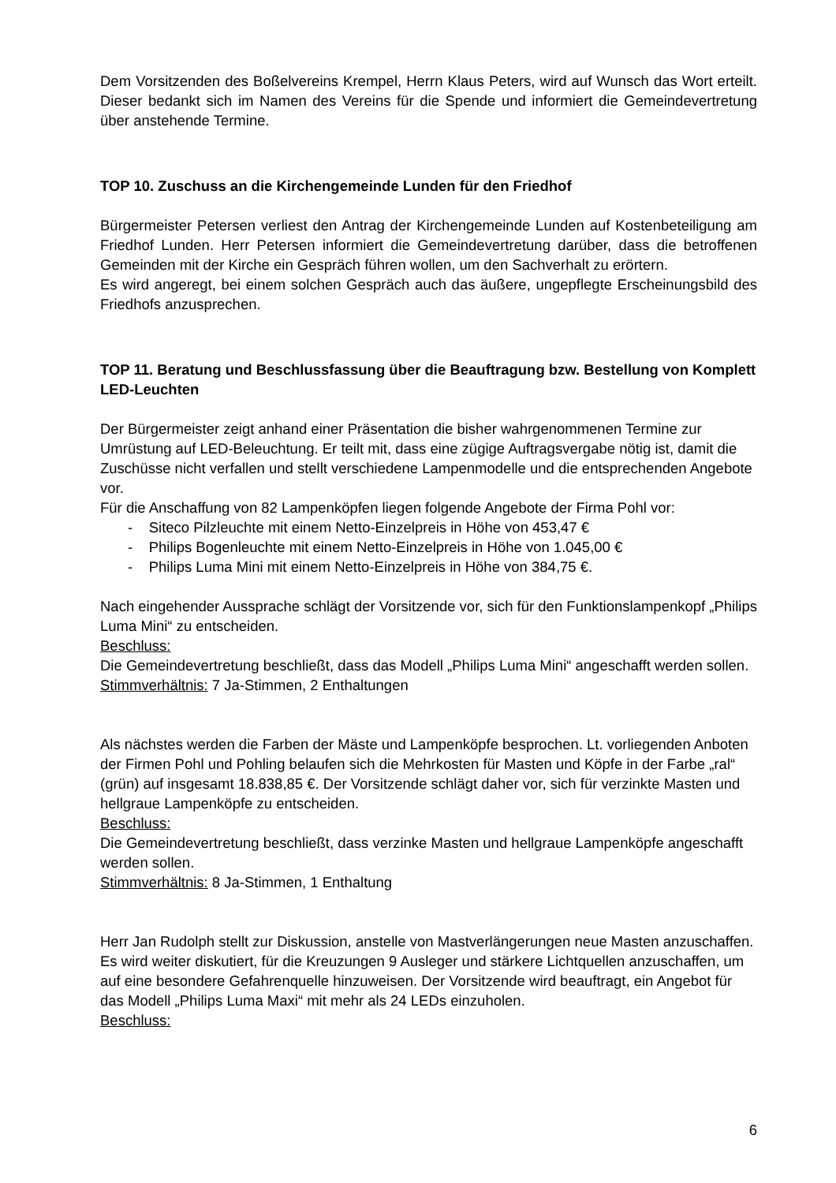Dem Vorsitzenden des Boßelvereins Krempel, Herrn Klaus Peters, wird auf Wunsch das Wort erteilt. Dieser bedankt sich im Namen des Vereins für die Spende und informiert die Gemeindevertretung über anstehende Termine.
TOP 10. Zuschuss an die Kirchengemeinde Lunden für den Friedhof
Bürgermeister Petersen verliest den Antrag der Kirchengemeinde Lunden auf Kostenbeteiligung am Friedhof Lunden. Herr Petersen informiert die Gemeindevertretung darüber, dass die betroffenen Gemeinden mit der Kirche ein Gespräch führen wollen, um den Sachverhalt zu erörtern.
Es wird angeregt, bei einem solchen Gespräch auch das äußere, ungepflegte Erscheinungsbild des Friedhofs anzusprechen.
TOP 11. Beratung und Beschlussfassung über die Beauftragung bzw. Bestellung von Komplett LED-Leuchten
Der Bürgermeister zeigt anhand einer Präsentation die bisher wahrgenommenen Termine zur Umrüstung auf LED-Beleuchtung. Er teilt mit, dass eine zügige Auftragsvergabe nötig ist, damit die Zuschüsse nicht verfallen und stellt verschiedene Lampenmodelle und die entsprechenden Angebote vor.
Für die Anschaffung von 82 Lampenköpfen liegen folgende Angebote der Firma Pohl vor:
- Siteco Pilzleuchte mit einem Netto-Einzelpreis in Höhe von 453,47 €
- Philips Bogenleuchte mit einem Netto-Einzelpreis in Höhe von 1.045,00 €
- Philips Luma Mini mit einem Netto-Einzelpreis in Höhe von 384,75 €.
Nach eingehender Aussprache schlägt der Vorsitzende vor, sich für den Funktionslampenkopf „Philips Luma Mini“ zu entscheiden.
Beschluss:
Die Gemeindevertretung beschließt, dass das Modell „Philips Luma Mini“ angeschafft werden sollen.
Stimmverhältnis: 7 Ja-Stimmen, 2 Enthaltungen
Als nächstes werden die Farben der Mäste und Lampenköpfe besprochen. Lt. vorliegenden Anboten der Firmen Pohl und Pohling belaufen sich die Mehrkosten für Masten und Köpfe in der Farbe „ral“ (grün) auf insgesamt 18.838,85 €. Der Vorsitzende schlägt daher vor, sich für verzinkte Masten und hellgraue Lampenköpfe zu entscheiden.
Beschluss:
Die Gemeindevertretung beschließt, dass verzinke Masten und hellgraue Lampenköpfe angeschafft werden sollen.
Stimmverhältnis: 8 Ja-Stimmen, 1 Enthaltung
Herr Jan Rudolph stellt zur Diskussion, anstelle von Mastverlängerungen neue Masten anzuschaffen. Es wird weiter diskutiert, für die Kreuzungen 9 Ausleger und stärkere Lichtquellen anzuschaffen, um auf eine besondere Gefahrenquelle hinzuweisen. Der Vorsitzende wird beauftragt, ein Angebot für das Modell „Philips Luma Maxi“ mit mehr als 24 LEDs einzuholen.
Beschluss:
6